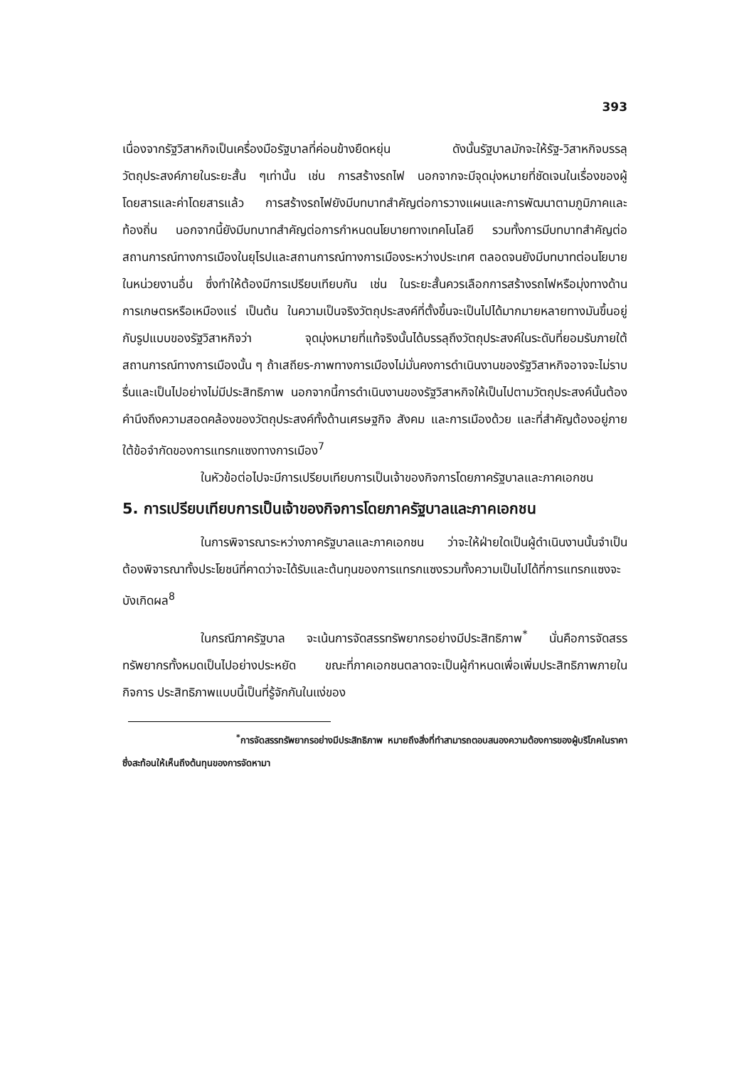393
เนื่องจากรัฐวิสาหกิจเป็นเครื่องมือรัฐบาลที่ค่อนข้างยืดหยุ่น ดังนั้นรัฐบาลมักจะให้รัฐ-วิสาหกิจบรรลุวัตถุประสงค์ภายในระยะสั้น ๆเท่านั้น เช่น การสร้างรถไฟ นอกจากจะมีจุดมุ่งหมายที่ชัดเจนในเรื่องของผู้โดยสารและค่าโดยสารแล้ว การสร้างรถไฟยังมีบทบาทสำคัญต่อการวางแผนและการพัฒนาตามภูมิภาคและท้องถิ่น นอกจากนี้ยังมีบทบาทสำคัญต่อการกำหนดนโยบายทางเทคโนโลยี รวมทั้งการมีบทบาทสำคัญต่อสถานการณ์ทางการเมืองในยุโรปและสถานการณ์ทางการเมืองระหว่างประเทศ ตลอดจนยังมีบทบาทต่อนโยบายในหน่วยงานอื่น ซึ่งทำให้ต้องมีการเปรียบเทียบกัน เช่น ในระยะสั้นควรเลือกการสร้างรถไฟหรือมุ่งทางด้านการเกษตรหรือเหมืองแร่ เป็นต้น ในความเป็นจริงวัตถุประสงค์ที่ตั้งขึ้นจะเป็นไปได้มากมายหลายทางมันขึ้นอยู่กับรูปแบบของรัฐวิสาหกิจว่า จุดมุ่งหมายที่แท้จริงนั้นได้บรรลุถึงวัตถุประสงค์ในระดับที่ยอมรับภายใต้สถานการณ์ทางการเมืองนั้น ๆ ถ้าเสถียร-ภาพทางการเมืองไม่มั่นคงการดำเนินงานของรัฐวิสาหกิจอาจจะไม่ราบรื่นและเป็นไปอย่างไม่มีประสิทธิภาพ นอกจากนี้การดำเนินงานของรัฐวิสาหกิจให้เป็นไปตามวัตถุประสงค์นั้นต้องคำนึงถึงความสอดคล้องของวัตถุประสงค์ทั้งด้านเศรษฐกิจ สังคม และการเมืองด้วย และที่สำคัญต้องอยู่ภายใต้ข้อจำกัดของการแทรกแซงทางการเมือง<sup>7</sup>
ในหัวข้อต่อไปจะมีการเปรียบเทียบการเป็นเจ้าของกิจการโดยภาครัฐบาลและภาคเอกชน
5. การเปรียบเทียบการเป็นเจ้าของกิจการโดยภาครัฐบาลและภาคเอกชน
ในการพิจารณาระหว่างภาครัฐบาลและภาคเอกชน ว่าจะให้ฝ่ายใดเป็นผู้ดำเนินงานนั้นจำเป็นต้องพิจารณาทั้งประโยชน์ที่คาดว่าจะได้รับและต้นทุนของการแทรกแซงรวมทั้งความเป็นไปได้ที่การแทรกแซงจะบังเกิดผล<sup>8</sup>
ในกรณีภาครัฐบาล จะเน้นการจัดสรรทรัพยากรอย่างมีประสิทธิภาพ<sup>*</sup> นั่นคือการจัดสรรทรัพยากรทั้งหมดเป็นไปอย่างประหยัด ขณะที่ภาคเอกชนตลาดจะเป็นผู้กำหนดเพื่อเพิ่มประสิทธิภาพภายในกิจการ ประสิทธิภาพแบบนี้เป็นที่รู้จักกันในแง่ของ
<sup>*</sup> การจัดสรรทรัพยากรอย่างมีประสิทธิภาพ หมายถึงสิ่งที่ทำสามารถตอบสนองความต้องการของผู้บริโภคในราคาซึ่งสะท้อนให้เห็นถึงต้นทุนของการจัดหามา